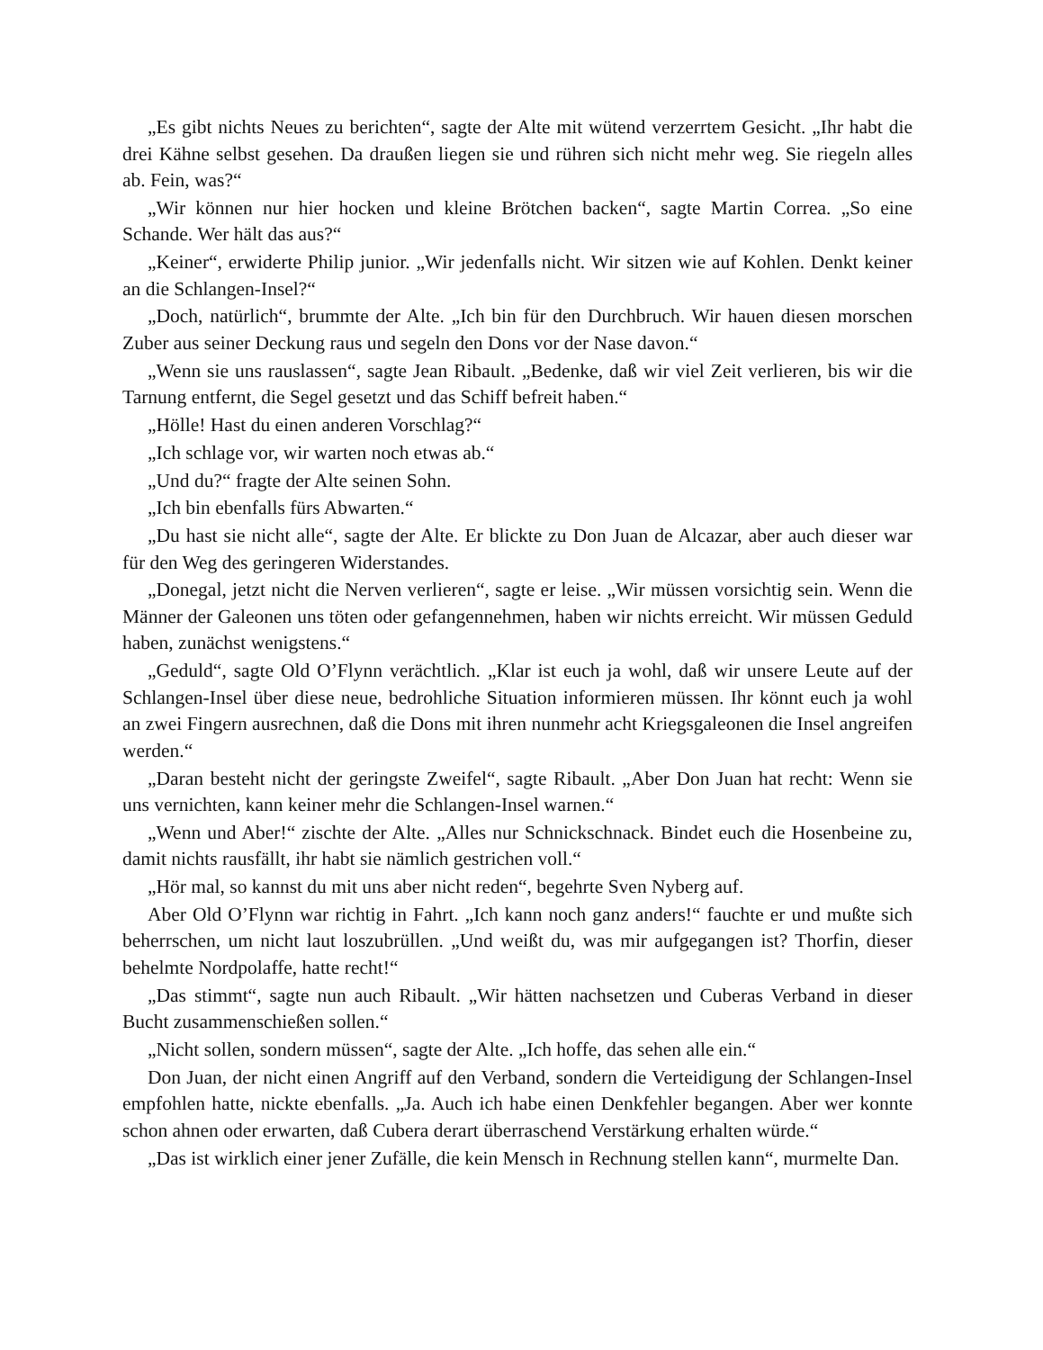„Es gibt nichts Neues zu berichten“, sagte der Alte mit wütend verzerrtem Gesicht. „Ihr habt die drei Kähne selbst gesehen. Da draußen liegen sie und rühren sich nicht mehr weg. Sie riegeln alles ab. Fein, was?“
„Wir können nur hier hocken und kleine Brötchen backen“, sagte Martin Correa. „So eine Schande. Wer hält das aus?“
„Keiner“, erwiderte Philip junior. „Wir jedenfalls nicht. Wir sitzen wie auf Kohlen. Denkt keiner an die Schlangen-Insel?“
„Doch, natürlich“, brummte der Alte. „Ich bin für den Durchbruch. Wir hauen diesen morschen Zuber aus seiner Deckung raus und segeln den Dons vor der Nase davon.“
„Wenn sie uns rauslassen“, sagte Jean Ribault. „Bedenke, daß wir viel Zeit verlieren, bis wir die Tarnung entfernt, die Segel gesetzt und das Schiff befreit haben.“
„Hölle! Hast du einen anderen Vorschlag?“
„Ich schlage vor, wir warten noch etwas ab.“
„Und du?“ fragte der Alte seinen Sohn.
„Ich bin ebenfalls fürs Abwarten.“
„Du hast sie nicht alle“, sagte der Alte. Er blickte zu Don Juan de Alcazar, aber auch dieser war für den Weg des geringeren Widerstandes.
„Donegal, jetzt nicht die Nerven verlieren“, sagte er leise. „Wir müssen vorsichtig sein. Wenn die Männer der Galeonen uns töten oder gefangennehmen, haben wir nichts erreicht. Wir müssen Geduld haben, zunächst wenigstens.“
„Geduld“, sagte Old O’Flynn verächtlich. „Klar ist euch ja wohl, daß wir unsere Leute auf der Schlangen-Insel über diese neue, bedrohliche Situation informieren müssen. Ihr könnt euch ja wohl an zwei Fingern ausrechnen, daß die Dons mit ihren nunmehr acht Kriegsgaleonen die Insel angreifen werden.“
„Daran besteht nicht der geringste Zweifel“, sagte Ribault. „Aber Don Juan hat recht: Wenn sie uns vernichten, kann keiner mehr die Schlangen-Insel warnen.“
„Wenn und Aber!“ zischte der Alte. „Alles nur Schnickschnack. Bindet euch die Hosenbeine zu, damit nichts rausfällt, ihr habt sie nämlich gestrichen voll.“
„Hör mal, so kannst du mit uns aber nicht reden“, begehrte Sven Nyberg auf.
Aber Old O’Flynn war richtig in Fahrt. „Ich kann noch ganz anders!“ fauchte er und mußte sich beherrschen, um nicht laut loszubrüllen. „Und weißt du, was mir aufgegangen ist? Thorfin, dieser behelmte Nordpolaffe, hatte recht!“
„Das stimmt“, sagte nun auch Ribault. „Wir hätten nachsetzen und Cuberas Verband in dieser Bucht zusammenschießen sollen.“
„Nicht sollen, sondern müssen“, sagte der Alte. „Ich hoffe, das sehen alle ein.“
Don Juan, der nicht einen Angriff auf den Verband, sondern die Verteidigung der Schlangen-Insel empfohlen hatte, nickte ebenfalls. „Ja. Auch ich habe einen Denkfehler begangen. Aber wer konnte schon ahnen oder erwarten, daß Cubera derart überraschend Verstärkung erhalten würde.“
„Das ist wirklich einer jener Zufälle, die kein Mensch in Rechnung stellen kann“, murmelte Dan.